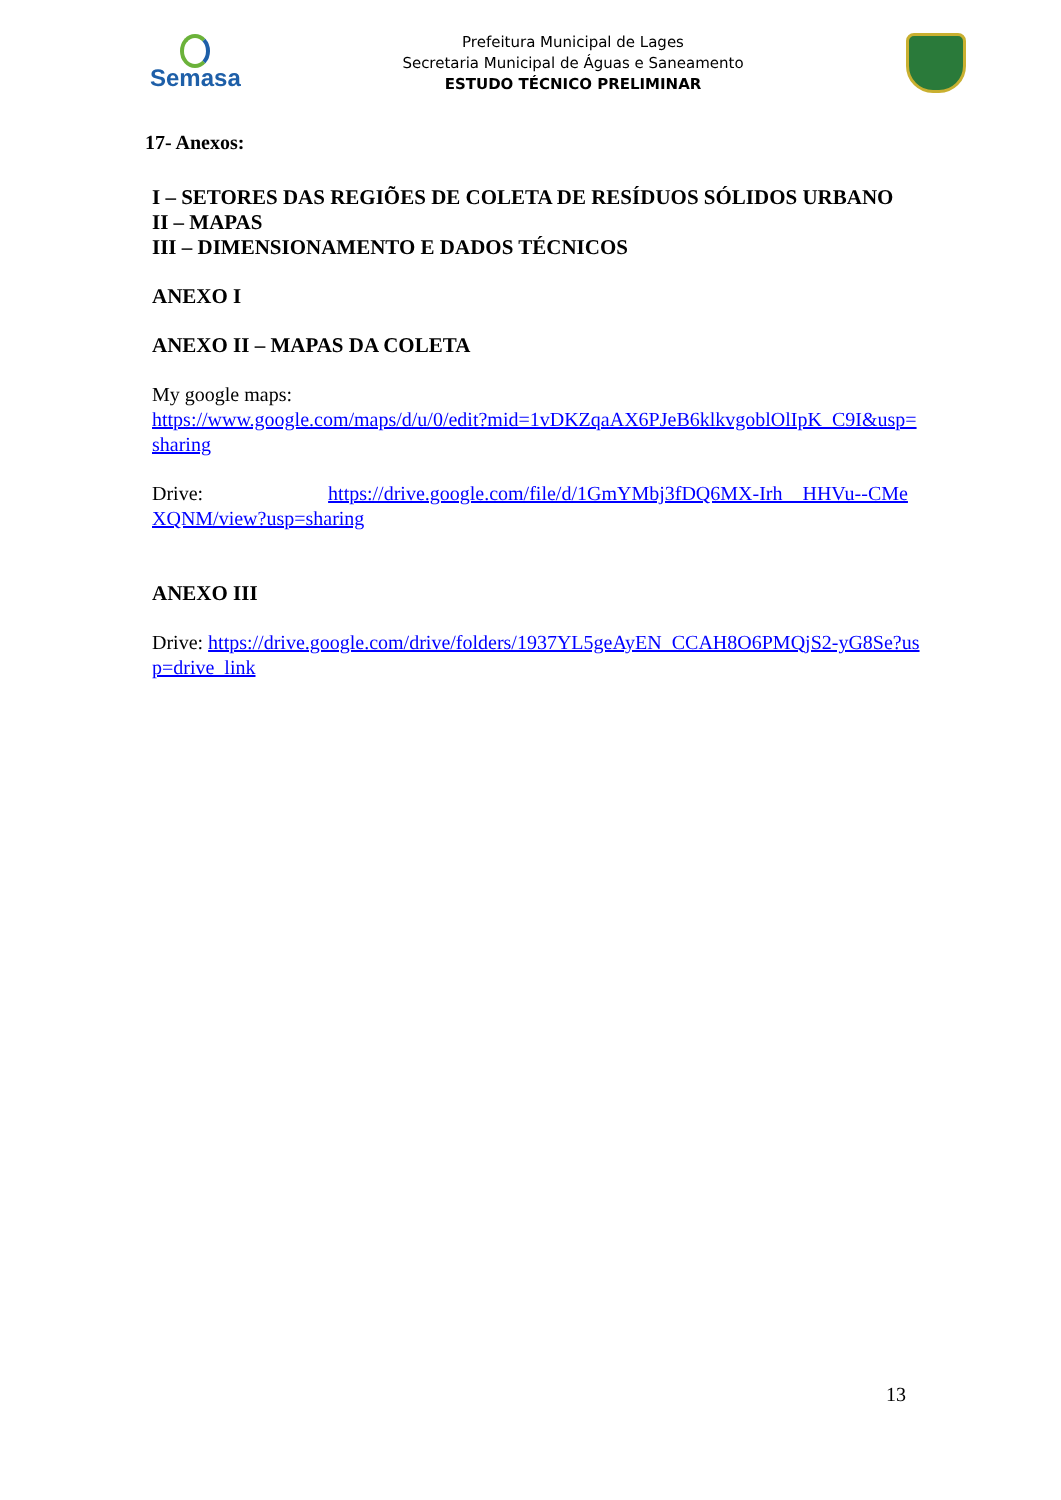Semasa
Prefeitura Municipal de Lages
Secretaria Municipal de Águas e Saneamento
ESTUDO TÉCNICO PRELIMINAR
17- Anexos:
I – SETORES DAS REGIÕES DE COLETA DE RESÍDUOS SÓLIDOS URBANO
II – MAPAS
III – DIMENSIONAMENTO E DADOS TÉCNICOS
ANEXO I
ANEXO II – MAPAS DA COLETA
My google maps:
https://www.google.com/maps/d/u/0/edit?mid=1vDKZqaAX6PJeB6klkvgoblOlIpK_C9I&usp=sharing
Drive: https://drive.google.com/file/d/1GmYMbj3fDQ6MX-Irh__HHVu--CMeXQNM/view?usp=sharing
ANEXO III
Drive: https://drive.google.com/drive/folders/1937YL5geAyEN_CCAH8O6PMQjS2-yG8Se?usp=drive_link
13